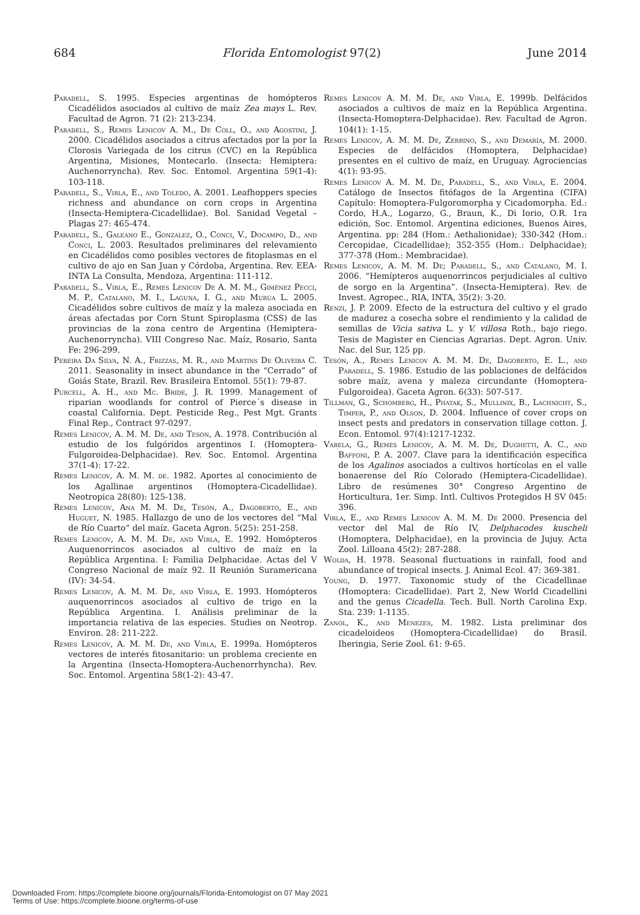684 Florida Entomologist 97(2) June 2014
Paradell, S. 1995. Especies argentinas de homópteros Cicadélidos asociados al cultivo de maíz Zea mays L. Rev. Facultad de Agron. 71 (2): 213-234.
Paradell, S., Remes Lenicov A. M., De Coll, O., and Agostini, J. 2000. Cicadélidos asociados a citrus afectados por la por la Clorosis Variegada de los citrus (CVC) en la República Argentina, Misiones, Montecarlo. (Insecta: Hemiptera: Auchenorryncha). Rev. Soc. Entomol. Argentina 59(1-4): 103-118.
Paradell, S., Virla, E., and Toledo, A. 2001. Leafhoppers species richness and abundance on corn crops in Argentina (Insecta-Hemiptera-Cicadellidae). Bol. Sanidad Vegetal – Plagas 27: 465-474.
Paradell, S., Galeano E., Gonzalez, O., Conci, V., Docampo, D., and Conci, L. 2003. Resultados preliminares del relevamiento en Cicadélidos como posibles vectores de fitoplasmas en el cultivo de ajo en San Juan y Córdoba, Argentina. Rev. EEA-INTA La Consulta, Mendoza, Argentina: 111-112.
Paradell, S., Virla, E., Remes Lenicov De A. M. M., Giménez Pecci, M. P., Catalano, M. I., Laguna, I. G., and Murúa L. 2005. Cicadélidos sobre cultivos de maíz y la maleza asociada en áreas afectadas por Corn Stunt Spiroplasma (CSS) de las provincias de la zona centro de Argentina (Hemiptera-Auchenorryncha). VIII Congreso Nac. Maíz, Rosario, Santa Fe: 296-299.
Pereira Da Silva, N. A., Frizzas, M. R., and Martins De Oliveira C. 2011. Seasonality in insect abundance in the “Cerrado” of Goiás State, Brazil. Rev. Brasileira Entomol. 55(1): 79-87.
Purcell, A. H., and Mc. Bride, J. R. 1999. Management of riparian woodlands for control of Pierce´s disease in coastal California. Dept. Pesticide Reg., Pest Mgt. Grants Final Rep., Contract 97-0297.
Remes Lenicov, A. M. M. De, and Tesón, A. 1978. Contribución al estudio de los fulgóridos argentinos I. (Homoptera-Fulgoroidea-Delphacidae). Rev. Soc. Entomol. Argentina 37(1-4): 17-22.
Remes Lenicov, A. M. M. de. 1982. Aportes al conocimiento de los Agallinae argentinos (Homoptera-Cicadellidae). Neotropica 28(80): 125-138.
Remes Lenicov, Ana M. M. De, Tesón, A., Dagoberto, E., and Huguet, N. 1985. Hallazgo de uno de los vectores del “Mal de Río Cuarto” del maíz. Gaceta Agron. 5(25): 251-258.
Remes Lenicov, A. M. M. De, and Virla, E. 1992. Homópteros Auquenorrincos asociados al cultivo de maíz en la República Argentina. I: Familia Delphacidae. Actas del V Congreso Nacional de maíz 92. II Reunión Suramericana (IV): 34-54.
Remes Lenicov, A. M. M. De, and Virla, E. 1993. Homópteros auquenorrincos asociados al cultivo de trigo en la República Argentina. I. Análisis preliminar de la importancia relativa de las especies. Studies on Neotrop. Environ. 28: 211-222.
Remes Lenicov, A. M. M. De, and Virla, E. 1999a. Homópteros vectores de interés fitosanitario: un problema creciente en la Argentina (Insecta-Homoptera-Auchenorrhyncha). Rev. Soc. Entomol. Argentina 58(1-2): 43-47.
Remes Lenicov A. M. M. De, and Virla, E. 1999b. Delfácidos asociados a cultivos de maíz en la República Argentina. (Insecta-Homoptera-Delphacidae). Rev. Facultad de Agron. 104(1): 1-15.
Remes Lenicov, A. M. M. De, Zerbino, S., and Demaría, M. 2000. Especies de delfácidos (Homoptera, Delphacidae) presentes en el cultivo de maíz, en Uruguay. Agrociencias 4(1): 93-95.
Remes Lenicov A. M. M. De, Paradell, S., and Virla, E. 2004. Catálogo de Insectos fitófagos de la Argentina (CIFA) Capítulo: Homoptera-Fulgoromorpha y Cicadomorpha. Ed.: Cordo, H.A., Logarzo, G., Braun, K., Di Iorio, O.R. 1ra edición, Soc. Entomol. Argentina ediciones, Buenos Aires, Argentina. pp: 284 (Hom.: Aethalionidae); 330-342 (Hom.: Cercopidae, Cicadellidae); 352-355 (Hom.: Delphacidae); 377-378 (Hom.: Membracidae).
Remes Lenicov, A. M. M. De; Paradell, S., and Catalano, M. I. 2006. “Hemípteros auquenorrincos perjudiciales al cultivo de sorgo en la Argentina”. (Insecta-Hemiptera). Rev. de Invest. Agropec., RIA, INTA, 35(2): 3-20.
Renzi, J. P. 2009. Efecto de la estructura del cultivo y el grado de madurez a cosecha sobre el rendimiento y la calidad de semillas de Vicia sativa L. y V. villosa Roth., bajo riego. Tesis de Magister en Ciencias Agrarias. Dept. Agron. Univ. Nac. del Sur, 125 pp.
Tesón, A., Remes Lenicov A. M. M. De, Dagoberto, E. L., and Paradell, S. 1986. Estudio de las poblaciones de delfácidos sobre maíz, avena y maleza circundante (Homoptera-Fulgoroidea). Gaceta Agron. 6(33): 507-517.
Tillman, G., Schomberg, H., Phatak, S., Mullinix, B., Lachnicht, S., Timper, P., and Olson, D. 2004. Influence of cover crops on insect pests and predators in conservation tillage cotton. J. Econ. Entomol. 97(4):1217-1232.
Varela, G., Remes Lenicov, A. M. M. De, Dughetti, A. C., and Baffoni, P. A. 2007. Clave para la identificación específica de los Agalinos asociados a cultivos hortícolas en el valle bonaerense del Río Colorado (Hemiptera-Cicadellidae). Libro de resúmenes 30° Congreso Argentino de Horticultura, 1er. Simp. Intl. Cultivos Protegidos H SV 045: 396.
Virla, E., and Remes Lenicov A. M. M. De 2000. Presencia del vector del Mal de Río IV, Delphacodes kuscheli (Homoptera, Delphacidae), en la provincia de Jujuy. Acta Zool. Lilloana 45(2): 287-288.
Wolda, H. 1978. Seasonal fluctuations in rainfall, food and abundance of tropical insects. J. Animal Ecol. 47: 369-381.
Young, D. 1977. Taxonomic study of the Cicadellinae (Homoptera: Cicadellidae). Part 2, New World Cicadellini and the genus Cicadella. Tech. Bull. North Carolina Exp. Sta. 239: 1-1135.
Zanol, K., and Menezes, M. 1982. Lista preliminar dos cicadeloideos (Homoptera-Cicadellidae) do Brasil. Iheringia, Serie Zool. 61: 9-65.
Downloaded From: https://complete.bioone.org/journals/Florida-Entomologist on 07 May 2021
Terms of Use: https://complete.bioone.org/terms-of-use